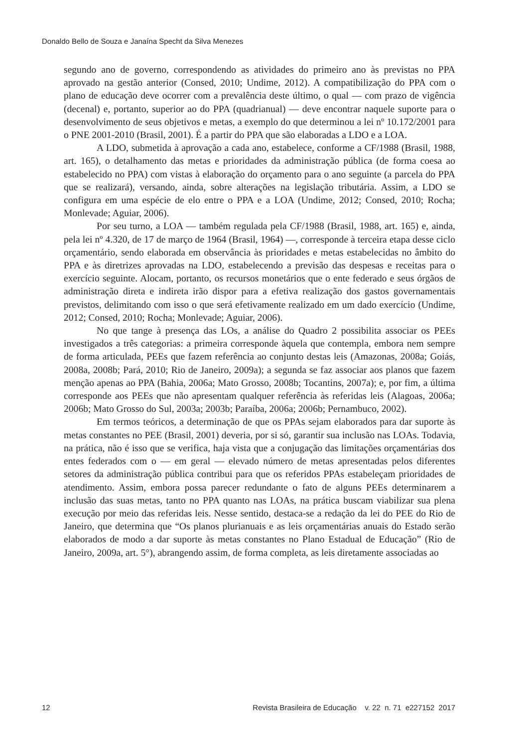Donaldo Bello de Souza e Janaína Specht da Silva Menezes
segundo ano de governo, correspondendo as atividades do primeiro ano às previstas no PPA aprovado na gestão anterior (Consed, 2010; Undime, 2012). A compatibilização do PPA com o plano de educação deve ocorrer com a prevalência deste último, o qual — com prazo de vigência (decenal) e, portanto, superior ao do PPA (quadrianual) — deve encontrar naquele suporte para o desenvolvimento de seus objetivos e metas, a exemplo do que determinou a lei nº 10.172/2001 para o PNE 2001-2010 (Brasil, 2001). É a partir do PPA que são elaboradas a LDO e a LOA.
A LDO, submetida à aprovação a cada ano, estabelece, conforme a CF/1988 (Brasil, 1988, art. 165), o detalhamento das metas e prioridades da administração pública (de forma coesa ao estabelecido no PPA) com vistas à elaboração do orçamento para o ano seguinte (a parcela do PPA que se realizará), versando, ainda, sobre alterações na legislação tributária. Assim, a LDO se configura em uma espécie de elo entre o PPA e a LOA (Undime, 2012; Consed, 2010; Rocha; Monlevade; Aguiar, 2006).
Por seu turno, a LOA — também regulada pela CF/1988 (Brasil, 1988, art. 165) e, ainda, pela lei nº 4.320, de 17 de março de 1964 (Brasil, 1964) —, corresponde à terceira etapa desse ciclo orçamentário, sendo elaborada em observância às prioridades e metas estabelecidas no âmbito do PPA e às diretrizes aprovadas na LDO, estabelecendo a previsão das despesas e receitas para o exercício seguinte. Alocam, portanto, os recursos monetários que o ente federado e seus órgãos de administração direta e indireta irão dispor para a efetiva realização dos gastos governamentais previstos, delimitando com isso o que será efetivamente realizado em um dado exercício (Undime, 2012; Consed, 2010; Rocha; Monlevade; Aguiar, 2006).
No que tange à presença das LOs, a análise do Quadro 2 possibilita associar os PEEs investigados a três categorias: a primeira corresponde àquela que contempla, embora nem sempre de forma articulada, PEEs que fazem referência ao conjunto destas leis (Amazonas, 2008a; Goiás, 2008a, 2008b; Pará, 2010; Rio de Janeiro, 2009a); a segunda se faz associar aos planos que fazem menção apenas ao PPA (Bahia, 2006a; Mato Grosso, 2008b; Tocantins, 2007a); e, por fim, a última corresponde aos PEEs que não apresentam qualquer referência às referidas leis (Alagoas, 2006a; 2006b; Mato Grosso do Sul, 2003a; 2003b; Paraíba, 2006a; 2006b; Pernambuco, 2002).
Em termos teóricos, a determinação de que os PPAs sejam elaborados para dar suporte às metas constantes no PEE (Brasil, 2001) deveria, por si só, garantir sua inclusão nas LOAs. Todavia, na prática, não é isso que se verifica, haja vista que a conjugação das limitações orçamentárias dos entes federados com o — em geral — elevado número de metas apresentadas pelos diferentes setores da administração pública contribui para que os referidos PPAs estabeleçam prioridades de atendimento. Assim, embora possa parecer redundante o fato de alguns PEEs determinarem a inclusão das suas metas, tanto no PPA quanto nas LOAs, na prática buscam viabilizar sua plena execução por meio das referidas leis. Nesse sentido, destaca-se a redação da lei do PEE do Rio de Janeiro, que determina que “Os planos plurianuais e as leis orçamentárias anuais do Estado serão elaborados de modo a dar suporte às metas constantes no Plano Estadual de Educação” (Rio de Janeiro, 2009a, art. 5°), abrangendo assim, de forma completa, as leis diretamente associadas ao
12 Revista Brasileira de Educação v. 22 n. 71 e227152 2017